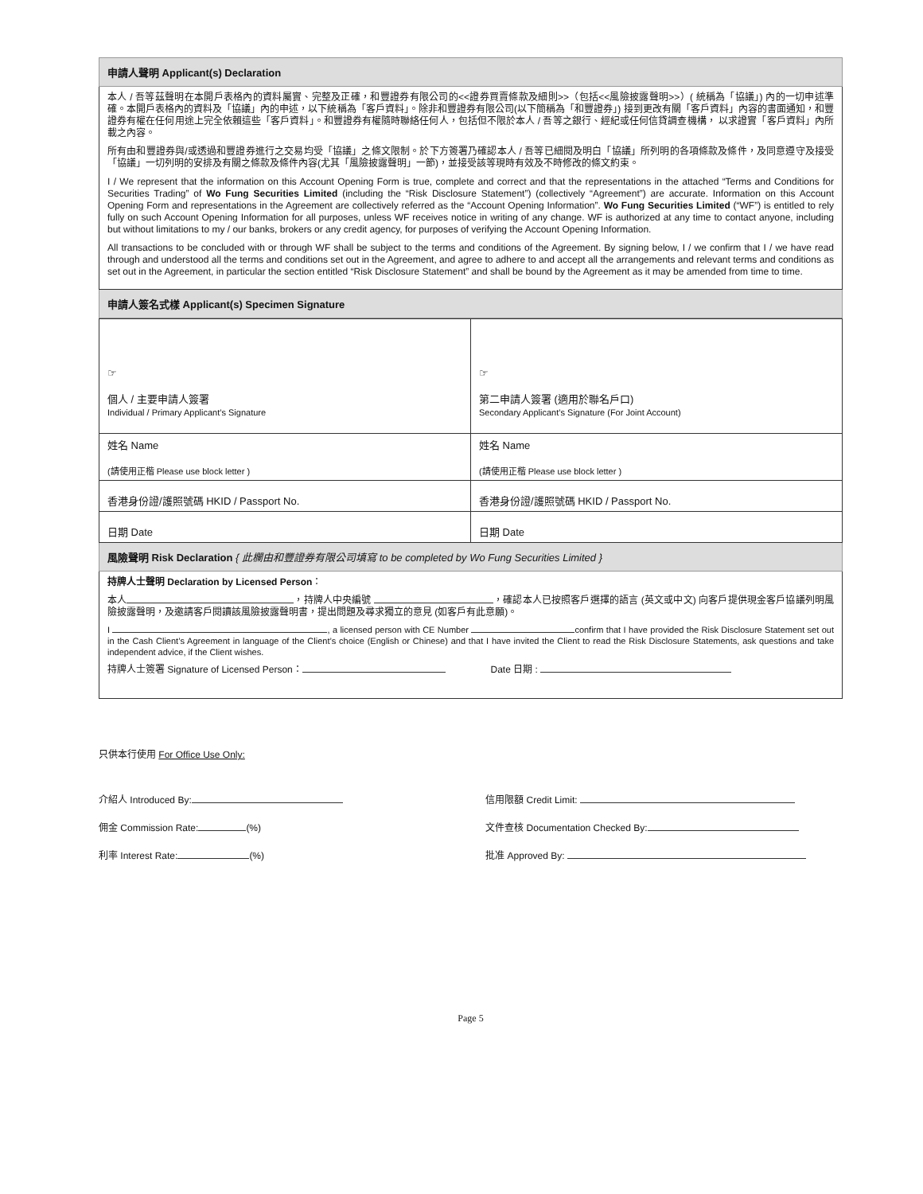申請人聲明 Applicant(s) Declaration
本人 / 吾等茲聲明在本開戶表格內的資料屬實、完整及正確，和豐證券有限公司的<<證券買賣條款及細則>>（包括<<風險披露聲明>>）( 統稱為「協議」) 內的一切申述準確。本開戶表格內的資料及「協議」內的申述，以下統稱為「客戶資料」。除非和豐證券有限公司(以下簡稱為「和豐證券」) 接到更改有關「客戶資料」內容的書面通知，和豐證券有權在任何用途上完全依賴這些「客戶資料」。和豐證券有權隨時聯絡任何人，包括但不限於本人 / 吾等之銀行、經紀或任何信貸調查機構， 以求證實「客戶資料」內所載之內容。
所有由和豐證券與/或透過和豐證券進行之交易均受「協議」之條文限制。於下方簽署乃確認本人 / 吾等已細閱及明白「協議」所列明的各項條款及條件，及同意遵守及接受「協議」一切列明的安排及有關之條款及條件內容(尤其「風險披露聲明」一節)，並接受該等現時有效及不時修改的條文約束。
I / We represent that the information on this Account Opening Form is true, complete and correct and that the representations in the attached “Terms and Conditions for Securities Trading” of Wo Fung Securities Limited (including the “Risk Disclosure Statement”) (collectively “Agreement”) are accurate. Information on this Account Opening Form and representations in the Agreement are collectively referred as the “Account Opening Information”. Wo Fung Securities Limited (“WF”) is entitled to rely fully on such Account Opening Information for all purposes, unless WF receives notice in writing of any change. WF is authorized at any time to contact anyone, including but without limitations to my / our banks, brokers or any credit agency, for purposes of verifying the Account Opening Information.
All transactions to be concluded with or through WF shall be subject to the terms and conditions of the Agreement. By signing below, I / we confirm that I / we have read through and understood all the terms and conditions set out in the Agreement, and agree to adhere to and accept all the arrangements and relevant terms and conditions as set out in the Agreement, in particular the section entitled “Risk Disclosure Statement” and shall be bound by the Agreement as it may be amended from time to time.
申請人簽名式樣 Applicant(s) Specimen Signature
| ☞ 個人 / 主要申請人簽署 Individual / Primary Applicant’s Signature | ☞ 第二申請人簽署 (適用於聯名戶口) Secondary Applicant’s Signature (For Joint Account) |
| 姓名 Name (請使用正楷 Please use block letter ) | 姓名 Name (請使用正楷 Please use block letter ) |
| 香港身份證/護照號碼 HKID / Passport No. | 香港身份證/護照號碼 HKID / Passport No. |
| 日期 Date | 日期 Date |
風險聲明 Risk Declaration { 此欄由和豐證券有限公司填寫 to be completed by Wo Fung Securities Limited }
持牌人士聲明 Declaration by Licensed Person：
本人 ，持牌人中央編號 ，確認本人已按照客戶選擇的語言 (英文或中文) 向客戶提供現金客戶協議列明風險披露聲明，及邀請客戶閱讀該風險披露聲明書，提出問題及尋求獨立的意見 (如客戶有此意願)。
I , a licensed person with CE Number confirm that I have provided the Risk Disclosure Statement set out in the Cash Client’s Agreement in language of the Client’s choice (English or Chinese) and that I have invited the Client to read the Risk Disclosure Statements, ask questions and take independent advice, if the Client wishes.
持牌人士簽署 Signature of Licensed Person： Date 日期 :
只供本行使用 For Office Use Only:
介紹人 Introduced By: 信用限額 Credit Limit:
佣金 Commission Rate: (%) 文件查核 Documentation Checked By:
利率 Interest Rate: (%) 批准 Approved By:
Page 5